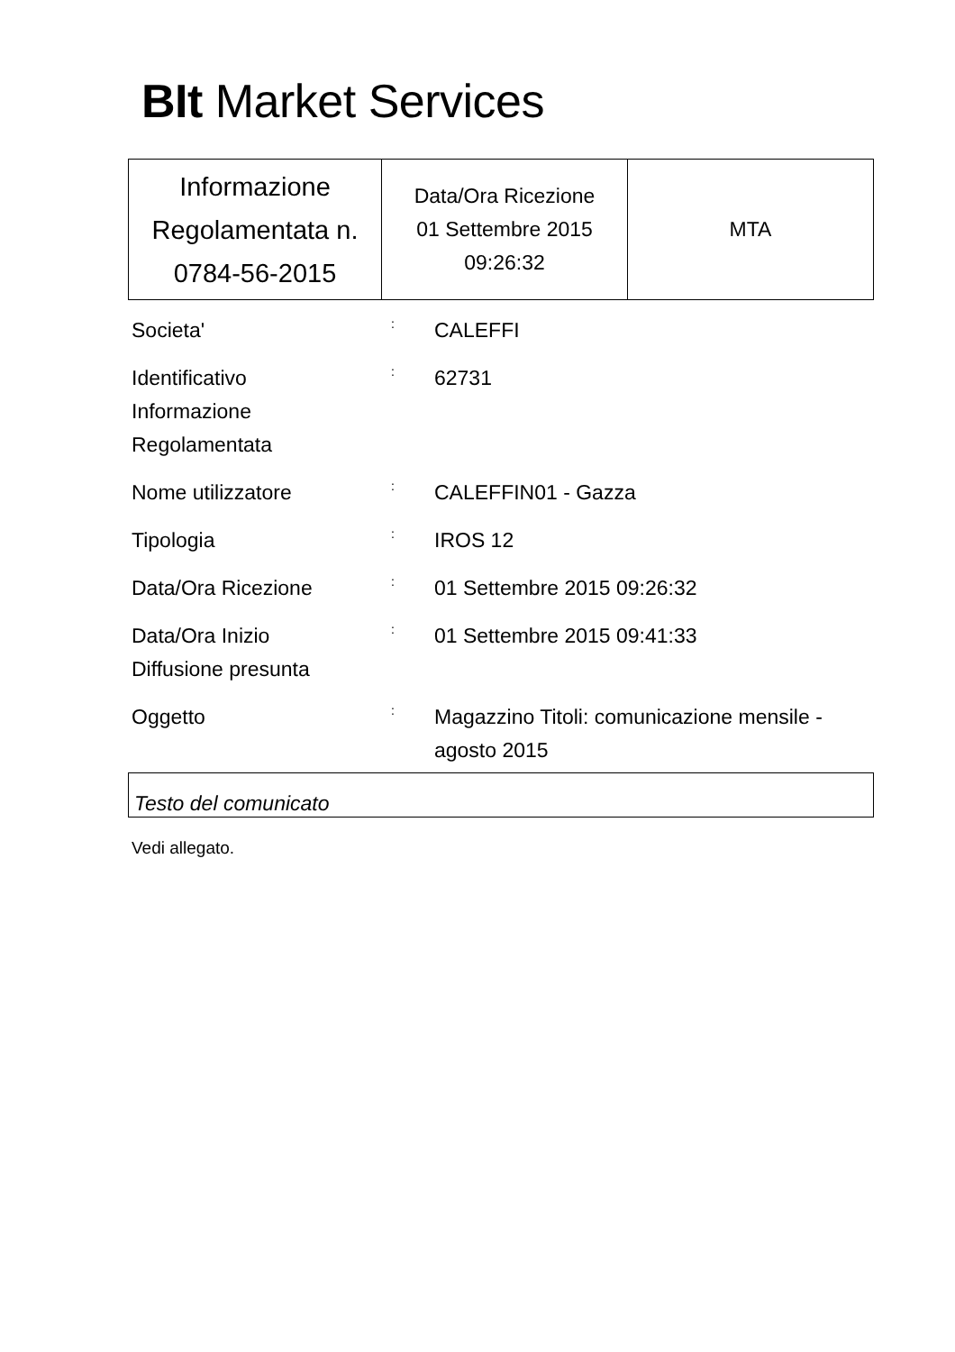BIt Market Services
| Informazione Regolamentata n. 0784-56-2015 | Data/Ora Ricezione 01 Settembre 2015 09:26:32 | MTA |
| Societa' | : | CALEFFI |
| Identificativo Informazione Regolamentata | : | 62731 |
| Nome utilizzatore | : | CALEFFIN01 - Gazza |
| Tipologia | : | IROS 12 |
| Data/Ora Ricezione | : | 01 Settembre 2015 09:26:32 |
| Data/Ora Inizio Diffusione presunta | : | 01 Settembre 2015 09:41:33 |
| Oggetto | : | Magazzino Titoli: comunicazione mensile - agosto 2015 |
Testo del comunicato
Vedi allegato.